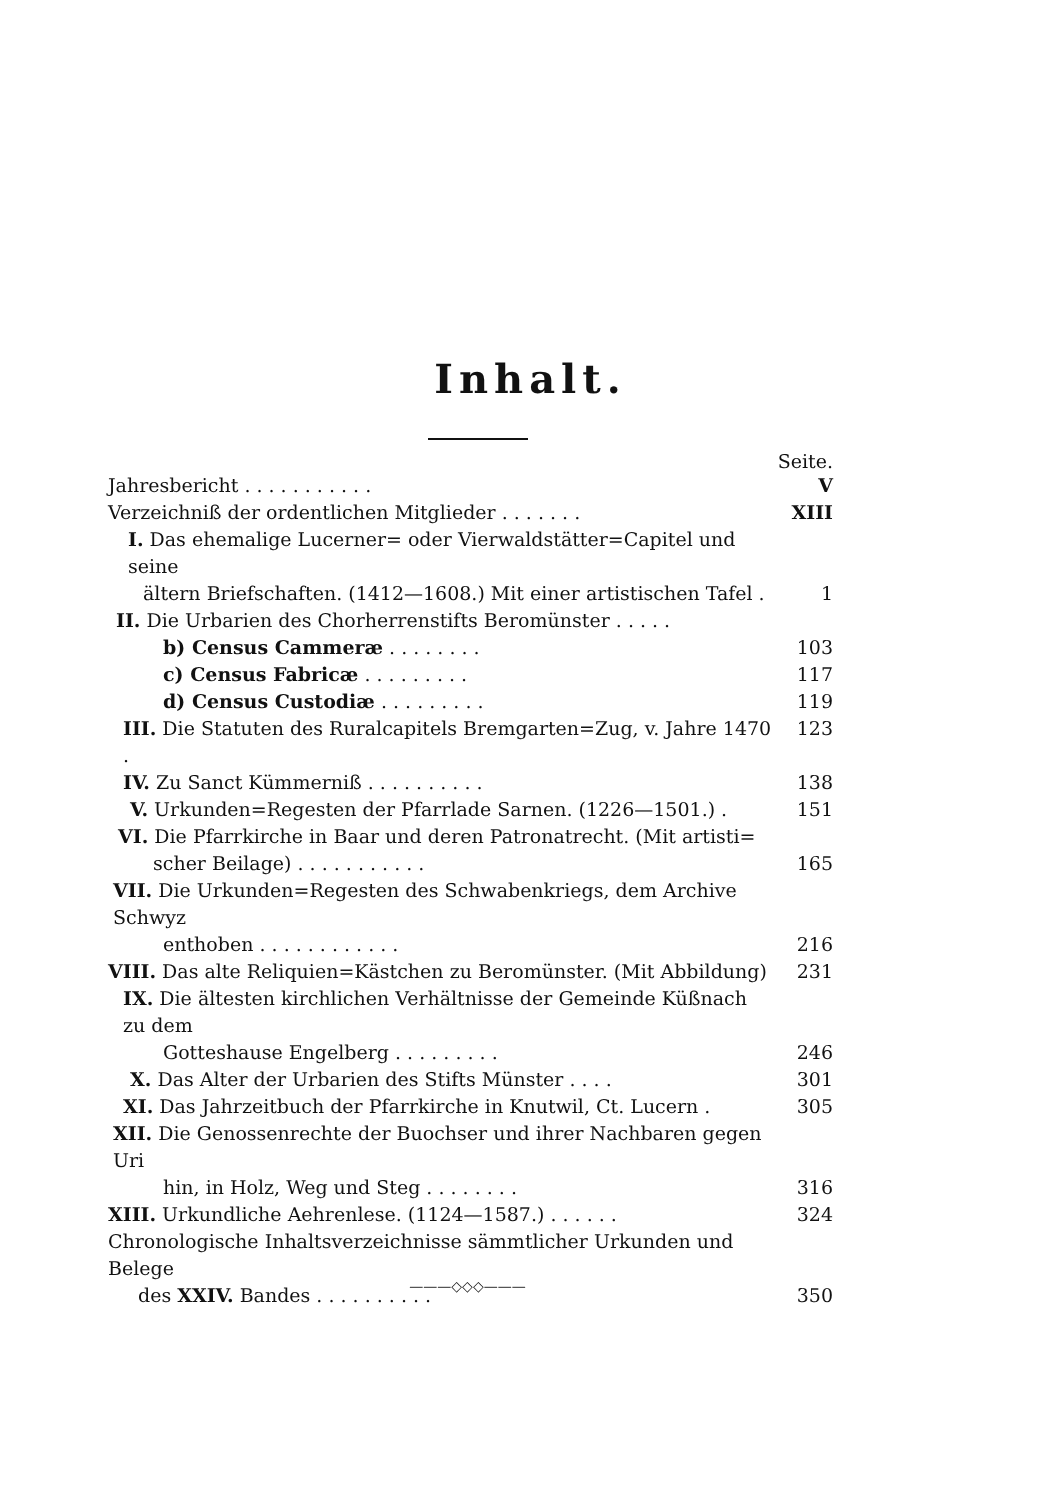Inhalt.
Seite.
Jahresbericht . . . . . . . . . . . V
Verzeichniß der ordentlichen Mitglieder . . . . . . . XIII
I. Das ehemalige Lucerner= oder Vierwaldstätter=Capitel und seine
ältern Briefschaften. (1412—1608.) Mit einer artistischen Tafel . 1
II. Die Urbarien des Chorherrenstifts Beromünster . . . . .
b) Census Cammeræ . . . . . . . . 103
c) Census Fabricæ . . . . . . . . . 117
d) Census Custodiæ . . . . . . . . . 119
III. Die Statuten des Ruralcapitels Bremgarten=Zug, v. Jahre 1470 . 123
IV. Zu Sanct Kümmerniß . . . . . . . . . . 138
V. Urkunden=Regesten der Pfarrlade Sarnen. (1226—1501.) . 151
VI. Die Pfarrkirche in Baar und deren Patronatrecht. (Mit artisti=
scher Beilage) . . . . . . . . . . . 165
VII. Die Urkunden=Regesten des Schwabenkriegs, dem Archive Schwyz
enthoben . . . . . . . . . . . . 216
VIII. Das alte Reliquien=Kästchen zu Beromünster. (Mit Abbildung) 231
IX. Die ältesten kirchlichen Verhältnisse der Gemeinde Küßnach zu dem
Gotteshause Engelberg . . . . . . . . . 246
X. Das Alter der Urbarien des Stifts Münster . . . . 301
XI. Das Jahrzeitbuch der Pfarrkirche in Knutwil, Ct. Lucern . 305
XII. Die Genossenrechte der Buochser und ihrer Nachbaren gegen Uri
hin, in Holz, Weg und Steg . . . . . . . . 316
XIII. Urkundliche Aehrenlese. (1124—1587.) . . . . . . 324
Chronologische Inhaltsverzeichnisse sämmtlicher Urkunden und Belege
des XXIV. Bandes . . . . . . . . . . 350
———◇◇◇———